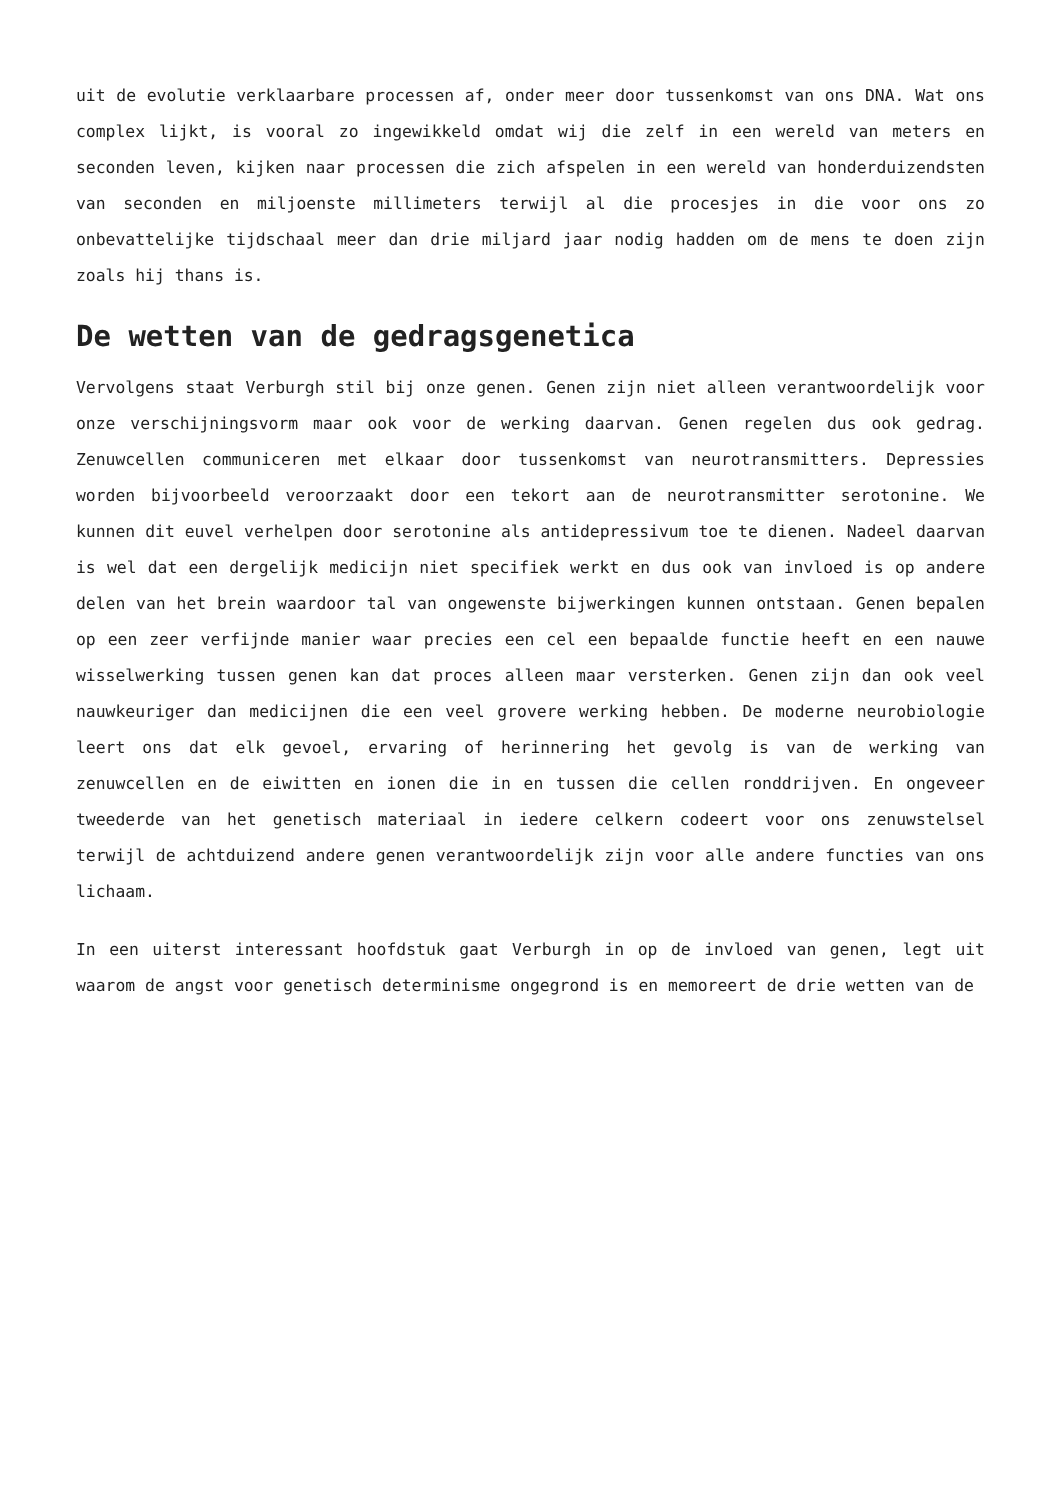uit de evolutie verklaarbare processen af, onder meer door tussenkomst van ons DNA. Wat ons complex lijkt, is vooral zo ingewikkeld omdat wij die zelf in een wereld van meters en seconden leven, kijken naar processen die zich afspelen in een wereld van honderduizendsten van seconden en miljoenste millimeters terwijl al die procesjes in die voor ons zo onbevattelijke tijdschaal meer dan drie miljard jaar nodig hadden om de mens te doen zijn zoals hij thans is.
De wetten van de gedragsgenetica
Vervolgens staat Verburgh stil bij onze genen. Genen zijn niet alleen verantwoordelijk voor onze verschijningsvorm maar ook voor de werking daarvan. Genen regelen dus ook gedrag. Zenuwcellen communiceren met elkaar door tussenkomst van neurotransmitters. Depressies worden bijvoorbeeld veroorzaakt door een tekort aan de neurotransmitter serotonine. We kunnen dit euvel verhelpen door serotonine als antidepressivum toe te dienen. Nadeel daarvan is wel dat een dergelijk medicijn niet specifiek werkt en dus ook van invloed is op andere delen van het brein waardoor tal van ongewenste bijwerkingen kunnen ontstaan. Genen bepalen op een zeer verfijnde manier waar precies een cel een bepaalde functie heeft en een nauwe wisselwerking tussen genen kan dat proces alleen maar versterken. Genen zijn dan ook veel nauwkeuriger dan medicijnen die een veel grovere werking hebben. De moderne neurobiologie leert ons dat elk gevoel, ervaring of herinnering het gevolg is van de werking van zenuwcellen en de eiwitten en ionen die in en tussen die cellen ronddrijven. En ongeveer tweederde van het genetisch materiaal in iedere celkern codeert voor ons zenuwstelsel terwijl de achtduizend andere genen verantwoordelijk zijn voor alle andere functies van ons lichaam.
In een uiterst interessant hoofdstuk gaat Verburgh in op de invloed van genen, legt uit waarom de angst voor genetisch determinisme ongegrond is en memoreert de drie wetten van de